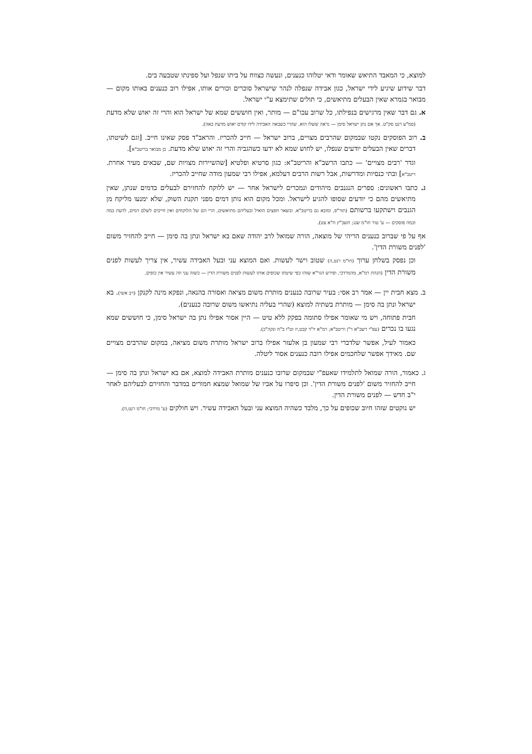למוצא, כי המאבד התיאש שאומר ודאי יטלוהו כנענים, ונעשה כצווח על ביתו שנפל ועל ספינתו שטבעה בים.
דבר שידוע שיגיע לידי ישראל, כגון אבידה שנפלה לנהר שישראל סוכרים וכורים אותו, אפילו רוב כנענים באותו מקום — מבואר בגמרא שאין הבעלים מתיאשים, כי תולים שתימצא ע"י ישראל.
א. גם דבר שאין מרגישים בנפילתו, כל שרוב עכו"ם — מותר, ואין חוששים שמא של ישראל הוא והרי זה יאוש שלא מדעת (סמ"ע רנט סק"ט. אך אם נתן ישראל סימן — נראה ששלו הוא, שהרי כשבאה האבידה לידו קודם יאוש מדעת באה).
ב. רוב הפוסקים נקטו שבמקום שהרבים מצויים, ברוב ישראל — חייב להכריז. והראב"ד פסק שאינו חייב. [וגם לשיטתו, דברים שאין הבעלים יודעים שנפלו, יש לחוש שמא לא ידעו כשהגביה והרי זה יאוש שלא מדעת. כן מבואר בריטב"א].
וגדר 'רבים מצויים' — כתבו הרשב"א והריטב"א: כגון סרטיא ופלטיא [שהשיירות מצויות שם, שבאים מעיר אחרת. ריטב"א] ובתי כנסיות ומדרשות, אבל רשות הרבים דעלמא, אפילו רבי שמעון מודה שחייב להכריז.
ג. כתבו ראשונים: ספרים הנגנבים מיהודים ונמכרים לישראל אחר — יש ללוקח להחזירם לבעלים בדמים שנתן, שאין מתיאשים מהם כי יודעים שסופו להגיע לישראל. ומכל מקום הוא נותן דמים מפני תקנת השוק, שלא ימנעו מליקח מן הגנבים וישתקעו ברשותם (תור"פ, ומובא גם בריטב"א. ובשאר חפצים הואיל ובעליהם מתיאשים, הרי הם של הלוקחים ואין חייבים לשלם דמים, לדעת כמה וכמה פוסקים — ע' טור חו"מ שנג; תשב"ץ ח"א צט).
אף על פי שברוב כנענים הריהי של מוצאה, הורה שמואל לרב יהודה שאם בא ישראל ונתן בה סימן — חייב להחזיר משום 'לפנים משורת הדין'.
וכן נפסק בשלחן ערוך (חו"מ רנט,ה) שטוב וישר לעשות. ואם המוצא עני ובעל האבידה עשיר, אין צריך לעשות לפנים משורת הדין (הגהת רמ"א, מהמרדכי. ופירש הגר"א שזהו כפי שיטתו שכופים אותו לעשות לפנים משורת הדין — כשזה עני וזה עשיר אין כופים.
ב. מצא חבית יין — אמר רב אסי: בעיר שרובה כנענים מותרת משום מציאה ואסורה בהנאה, ונפקא מינה לקנקן (רב אשי). בא ישראל ונתן בה סימן — מותרת בשתיה למוצא (שהרי בעליה נתיאשו משום שרובה כנענים).
חבית פתוחה, ויש מי שאומר אפילו סתומה בפקק ללא טיט — היין אסור אפילו נתן בה ישראל סימן, כי חוששים שמא נגעו בו נכרים (עפ"י רשב"א ר"ן וריטב"א; רמ"א יו"ד קכט,יז וט"ז ב"ח ונקה"כ).
כאמור לעיל, אפשר שלדברי רבי שמעון בן אלעזר אפילו ברוב ישראל מותרת משום מציאה, במקום שהרבים מצויים שם. מאידך אפשר שלחכמים אפילו רובה כנענים אסור ליטלה.
ג. כאמור, הורה שמואל לתלמידו שאעפ"י שבמקום שרובו כנענים מותרת האבידה למוצא, אם בא ישראל ונתן בה סימן — חייב להחזיר משום 'לפנים משורת הדין'. וכן סיפרו על אביו של שמואל שמצא חמורים במדבר והחזירם לבעליהם לאחר י"ב חדש — לפנים משורת הדין.
יש נוקטים שזהו חיוב שכופים על כך, מלבד כשהיה המוצא עני ובעל האבידה עשיר. ויש חולקים (ע' מרדכי; חו"מ רנט,ה).